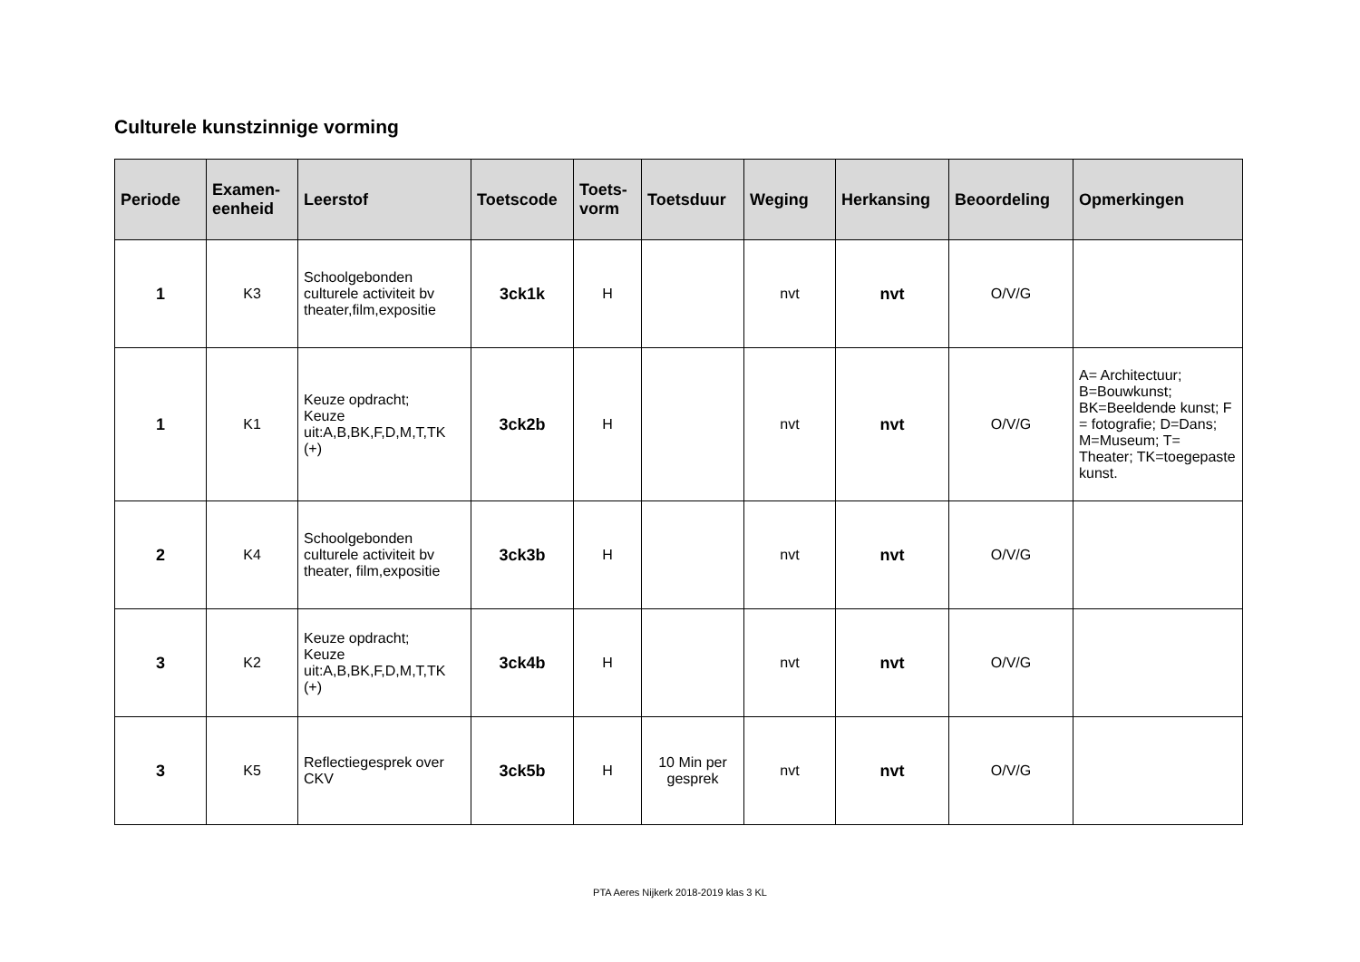Culturele kunstzinnige vorming
| Periode | Examen- eenheid | Leerstof | Toetscode | Toets- vorm | Toetsduur | Weging | Herkansing | Beoordeling | Opmerkingen |
| --- | --- | --- | --- | --- | --- | --- | --- | --- | --- |
| 1 | K3 | Schoolgebonden culturele activiteit bv theater,film,expositie | 3ck1k | H | | nvt | nvt | O/V/G | |
| 1 | K1 | Keuze opdracht; Keuze uit:A,B,BK,F,D,M,T,TK (+) | 3ck2b | H | | nvt | nvt | O/V/G | A= Architectuur; B=Bouwkunst; BK=Beeldende kunst; F = fotografie; D=Dans; M=Museum; T= Theater; TK=toegepaste kunst. |
| 2 | K4 | Schoolgebonden culturele activiteit bv theater, film,expositie | 3ck3b | H | | nvt | nvt | O/V/G | |
| 3 | K2 | Keuze opdracht; Keuze uit:A,B,BK,F,D,M,T,TK (+) | 3ck4b | H | | nvt | nvt | O/V/G | |
| 3 | K5 | Reflectiegesprek over CKV | 3ck5b | H | 10 Min per gesprek | nvt | nvt | O/V/G | |
PTA Aeres Nijkerk 2018-2019 klas 3 KL